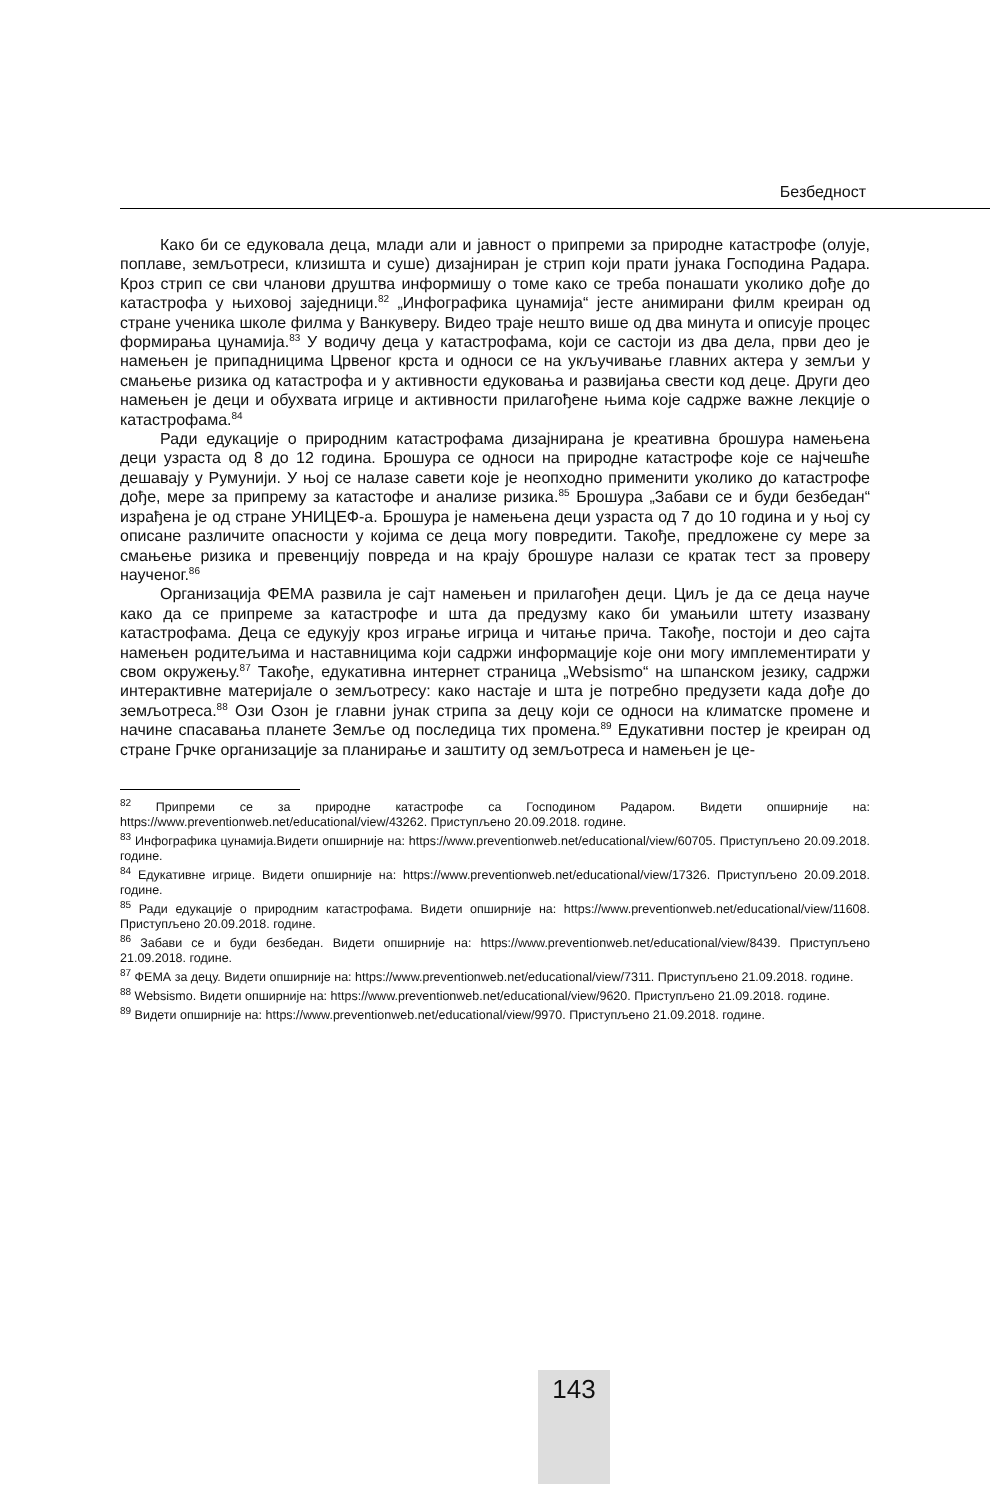Безбедност
Како би се едуковала деца, млади али и јавност о припреми за природне катастрофе (олује, поплаве, земљотреси, клизишта и суше) дизајниран је стрип који прати јунака Господина Радара. Кроз стрип се сви чланови друштва информишу о томе како се треба понашати уколико дође до катастрофа у њиховој заједници.<sup>82</sup> „Инфографика цунамија“ јесте анимирани филм креиран од стране ученика школе филма у Ванкуверу. Видео траје нешто више од два минута и описује процес формирања цунамија.<sup>83</sup> У водичу деца у катастрофама, који се састоји из два дела, први део је намењен је припадницима Црвеног крста и односи се на укључивање главних актера у земљи у смањење ризика од катастрофа и у активности едуковања и развијања свести код деце. Други део намењен је деци и обухвата игрице и активности прилагођене њима које садрже важне лекције о катастрофама.<sup>84</sup>
Ради едукације о природним катастрофама дизајнирана је креативна брошура намењена деци узраста од 8 до 12 година. Брошура се односи на природне катастрофе које се најчешће дешавају у Румунији. У њој се налазе савети које је неопходно применити уколико до катастрофе дође, мере за припрему за катастофе и анализе ризика.<sup>85</sup> Брошура „Забави се и буди безбедан“ израђена је од стране УНИЦЕФ-а. Брошура је намењена деци узраста од 7 до 10 година и у њој су описане различите опасности у којима се деца могу повредити. Такође, предложене су мере за смањење ризика и превенцију повреда и на крају брошуре налази се кратак тест за проверу наученог.<sup>86</sup>
Организација ФЕМА развила је сајт намењен и прилагођен деци. Циљ је да се деца науче како да се припреме за катастрофе и шта да предузму како би умањили штету изазвану катастрофама. Деца се едукују кроз играње игрица и читање прича. Такође, постоји и део сајта намењен родитељима и наставницима који садржи информације које они могу имплементирати у свом окружењу.<sup>87</sup> Такође, едукативна интернет страница „Websismo“ на шпанском језику, садржи интерактивне материјале о земљотресу: како настаје и шта је потребно предузети када дође до земљотреса.<sup>88</sup> Ози Озон је главни јунак стрипа за децу који се односи на климатске промене и начине спасавања планете Земље од последица тих промена.<sup>89</sup> Едукативни постер је креиран од стране Грчке организације за планирање и заштиту од земљотреса и намењен је це-
<sup>82</sup> Припреми се за природне катастрофе са Господином Радаром. Видети опширније на: https://www.preventionweb.net/educational/view/43262. Приступљено 20.09.2018. године.
<sup>83</sup> Инфографика цунамија.Видети опширније на: https://www.preventionweb.net/educational/view/60705. Приступљено 20.09.2018. године.
<sup>84</sup> Едукативне игрице. Видети опширније на: https://www.preventionweb.net/educational/view/17326. Приступљено 20.09.2018. године.
<sup>85</sup> Ради едукације о природним катастрофама. Видети опширније на: https://www.preventionweb.net/educational/view/11608. Приступљено 20.09.2018. године.
<sup>86</sup> Забави се и буди безбедан. Видети опширније на: https://www.preventionweb.net/educational/view/8439. Приступљено 21.09.2018. године.
<sup>87</sup> ФЕМА за децу. Видети опширније на: https://www.preventionweb.net/educational/view/7311. Приступљено 21.09.2018. године.
<sup>88</sup> Websismo. Видети опширније на: https://www.preventionweb.net/educational/view/9620. Приступљено 21.09.2018. године.
<sup>89</sup> Видети опширније на: https://www.preventionweb.net/educational/view/9970. Приступљено 21.09.2018. године.
143